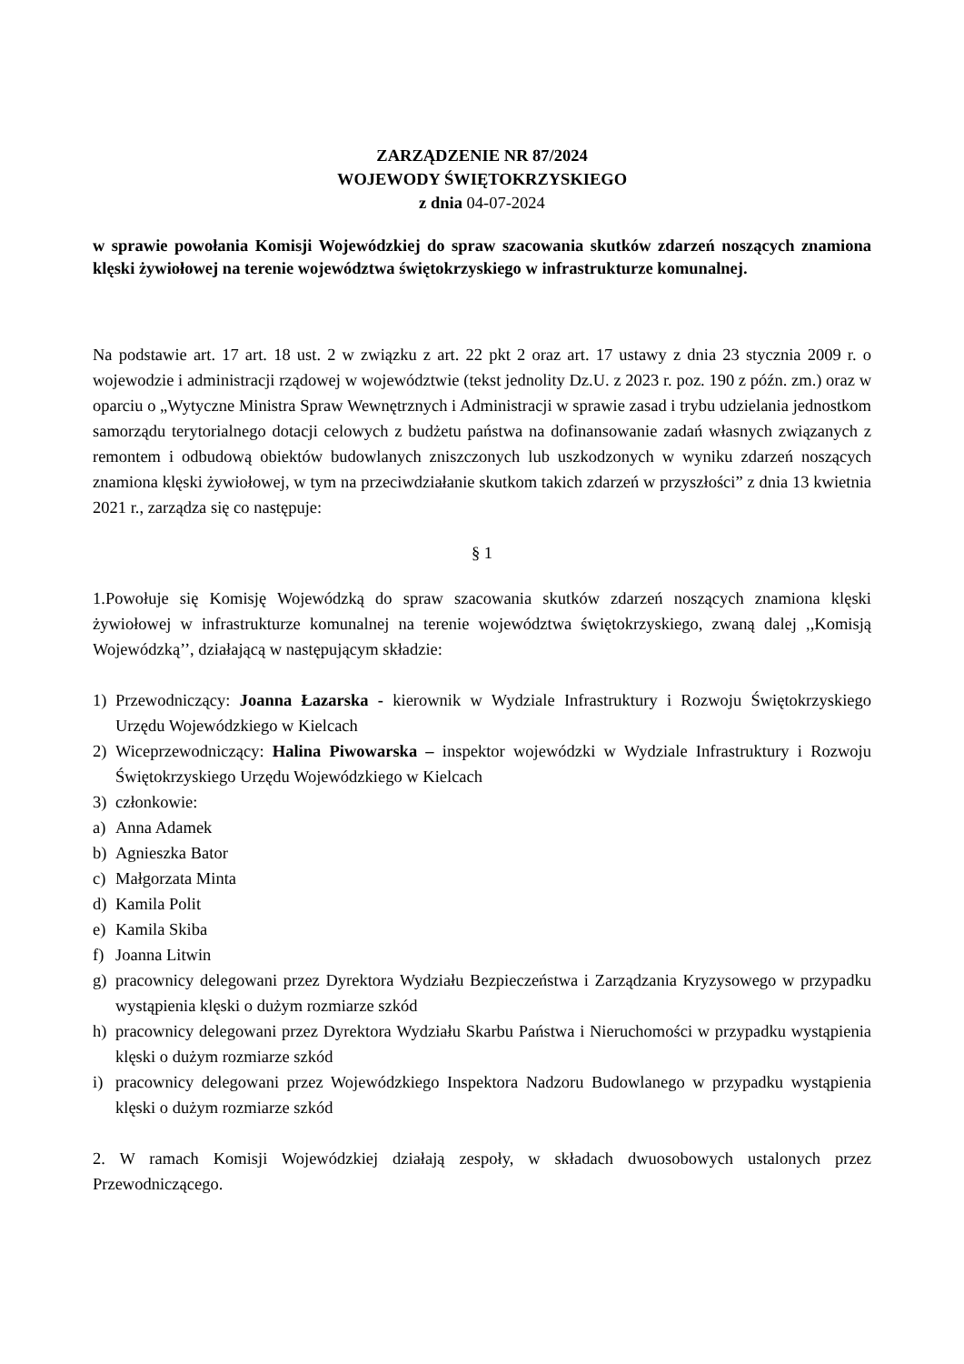ZARZĄDZENIE NR 87/2024
WOJEWODY ŚWIĘTOKRZYSKIEGO
z dnia 04-07-2024
w sprawie powołania Komisji Wojewódzkiej do spraw szacowania skutków zdarzeń noszących znamiona klęski żywiołowej na terenie województwa świętokrzyskiego w infrastrukturze komunalnej.
Na podstawie art. 17 art. 18 ust. 2 w związku z art. 22 pkt 2 oraz art. 17 ustawy z dnia 23 stycznia 2009 r. o wojewodzie i administracji rządowej w województwie (tekst jednolity Dz.U. z 2023 r. poz. 190 z późn. zm.) oraz w oparciu o „Wytyczne Ministra Spraw Wewnętrznych i Administracji w sprawie zasad i trybu udzielania jednostkom samorządu terytorialnego dotacji celowych z budżetu państwa na dofinansowanie zadań własnych związanych z remontem i odbudową obiektów budowlanych zniszczonych lub uszkodzonych w wyniku zdarzeń noszących znamiona klęski żywiołowej, w tym na przeciwdziałanie skutkom takich zdarzeń w przyszłości” z dnia 13 kwietnia 2021 r., zarządza się co następuje:
§ 1
1.Powołuje się Komisję Wojewódzką do spraw szacowania skutków zdarzeń noszących znamiona klęski żywiołowej w infrastrukturze komunalnej na terenie województwa świętokrzyskiego, zwaną dalej ,,Komisją Wojewódzką’’, działającą w następującym składzie:
1) Przewodniczący: Joanna Łazarska - kierownik w Wydziale Infrastruktury i Rozwoju Świętokrzyskiego Urzędu Wojewódzkiego w Kielcach
2) Wiceprzewodniczący: Halina Piwowarska – inspektor wojewódzki w Wydziale Infrastruktury i Rozwoju Świętokrzyskiego Urzędu Wojewódzkiego w Kielcach
3) członkowie:
a) Anna Adamek
b) Agnieszka Bator
c) Małgorzata Minta
d) Kamila Polit
e) Kamila Skiba
f) Joanna Litwin
g) pracownicy delegowani przez Dyrektora Wydziału Bezpieczeństwa i Zarządzania Kryzysowego w przypadku wystąpienia klęski o dużym rozmiarze szkód
h) pracownicy delegowani przez Dyrektora Wydziału Skarbu Państwa i Nieruchomości w przypadku wystąpienia klęski o dużym rozmiarze szkód
i) pracownicy delegowani przez Wojewódzkiego Inspektora Nadzoru Budowlanego w przypadku wystąpienia klęski o dużym rozmiarze szkód
2. W ramach Komisji Wojewódzkiej działają zespoły, w składach dwuosobowych ustalonych przez Przewodniczącego.